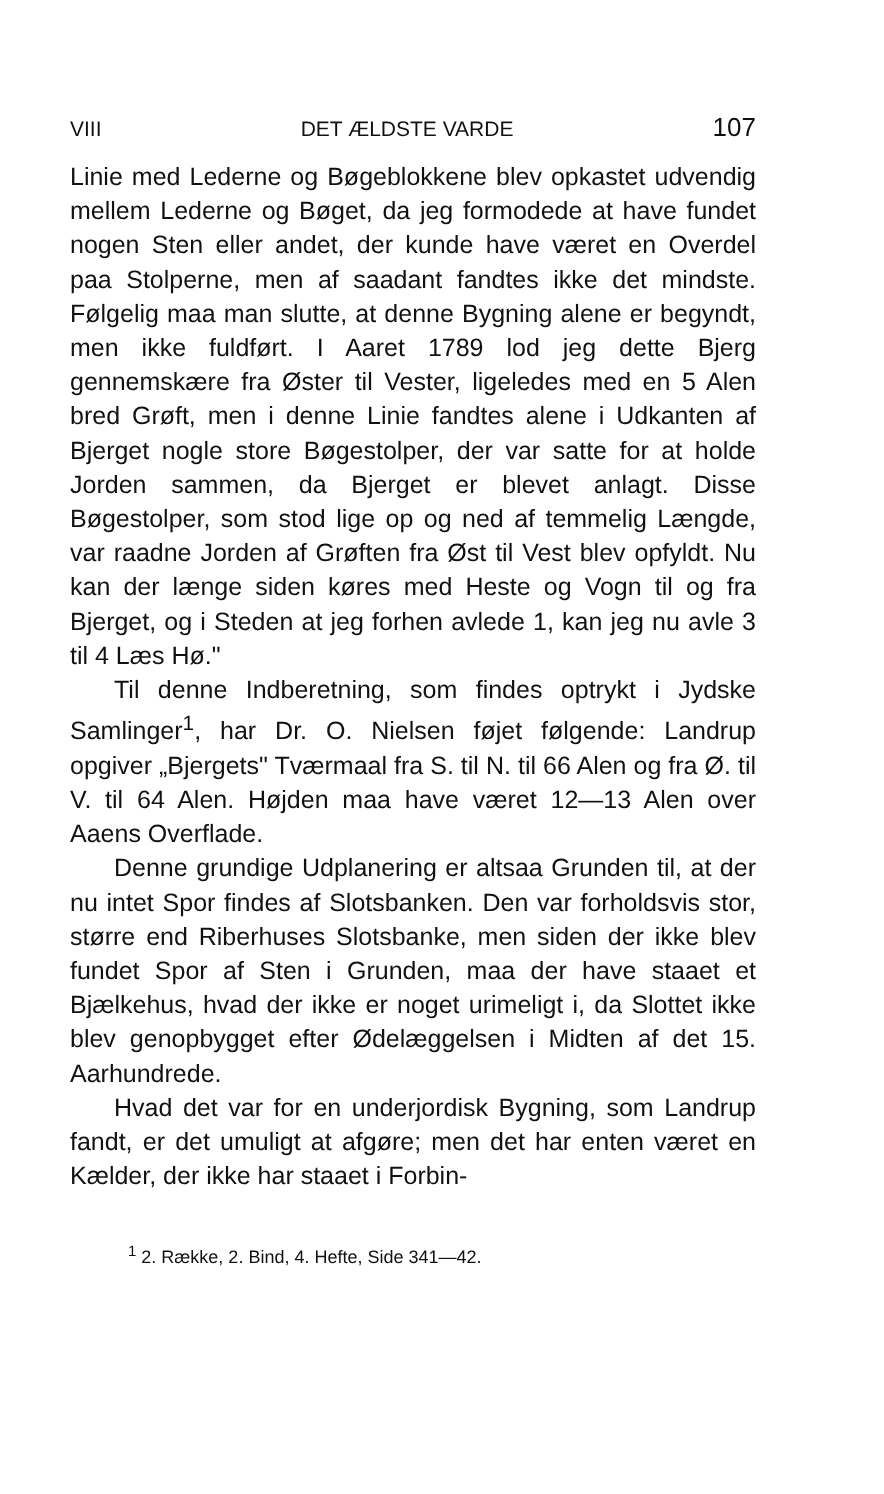VIII DET ÆLDSTE VARDE 107
Linie med Lederne og Bøgeblokkene blev opkastet udvendig mellem Lederne og Bøget, da jeg formodede at have fundet nogen Sten eller andet, der kunde have været en Overdel paa Stolperne, men af saadant fandtes ikke det mindste. Følgelig maa man slutte, at denne Bygning alene er begyndt, men ikke fuldført. I Aaret 1789 lod jeg dette Bjerg gennemskære fra Øster til Vester, ligeledes med en 5 Alen bred Grøft, men i denne Linie fandtes alene i Udkanten af Bjerget nogle store Bøgestolper, der var satte for at holde Jorden sammen, da Bjerget er blevet anlagt. Disse Bøgestolper, som stod lige op og ned af temmelig Længde, var raadne Jorden af Grøften fra Øst til Vest blev opfyldt. Nu kan der længe siden køres med Heste og Vogn til og fra Bjerget, og i Steden at jeg forhen avlede 1, kan jeg nu avle 3 til 4 Læs Hø."
Til denne Indberetning, som findes optrykt i Jydske Samlinger<sup>1</sup>, har Dr. O. Nielsen føjet følgende: Landrup opgiver „Bjergets" Tværmaal fra S. til N. til 66 Alen og fra Ø. til V. til 64 Alen. Højden maa have været 12—13 Alen over Aaens Overflade.
Denne grundige Udplanering er altsaa Grunden til, at der nu intet Spor findes af Slotsbanken. Den var forholdsvis stor, større end Riberhuses Slotsbanke, men siden der ikke blev fundet Spor af Sten i Grunden, maa der have staaet et Bjælkehus, hvad der ikke er noget urimeligt i, da Slottet ikke blev genopbygget efter Ødelæggelsen i Midten af det 15. Aarhundrede.
Hvad det var for en underjordisk Bygning, som Landrup fandt, er det umuligt at afgøre; men det har enten været en Kælder, der ikke har staaet i Forbin-
<sup>1</sup> 2. Række, 2. Bind, 4. Hefte, Side 341—42.